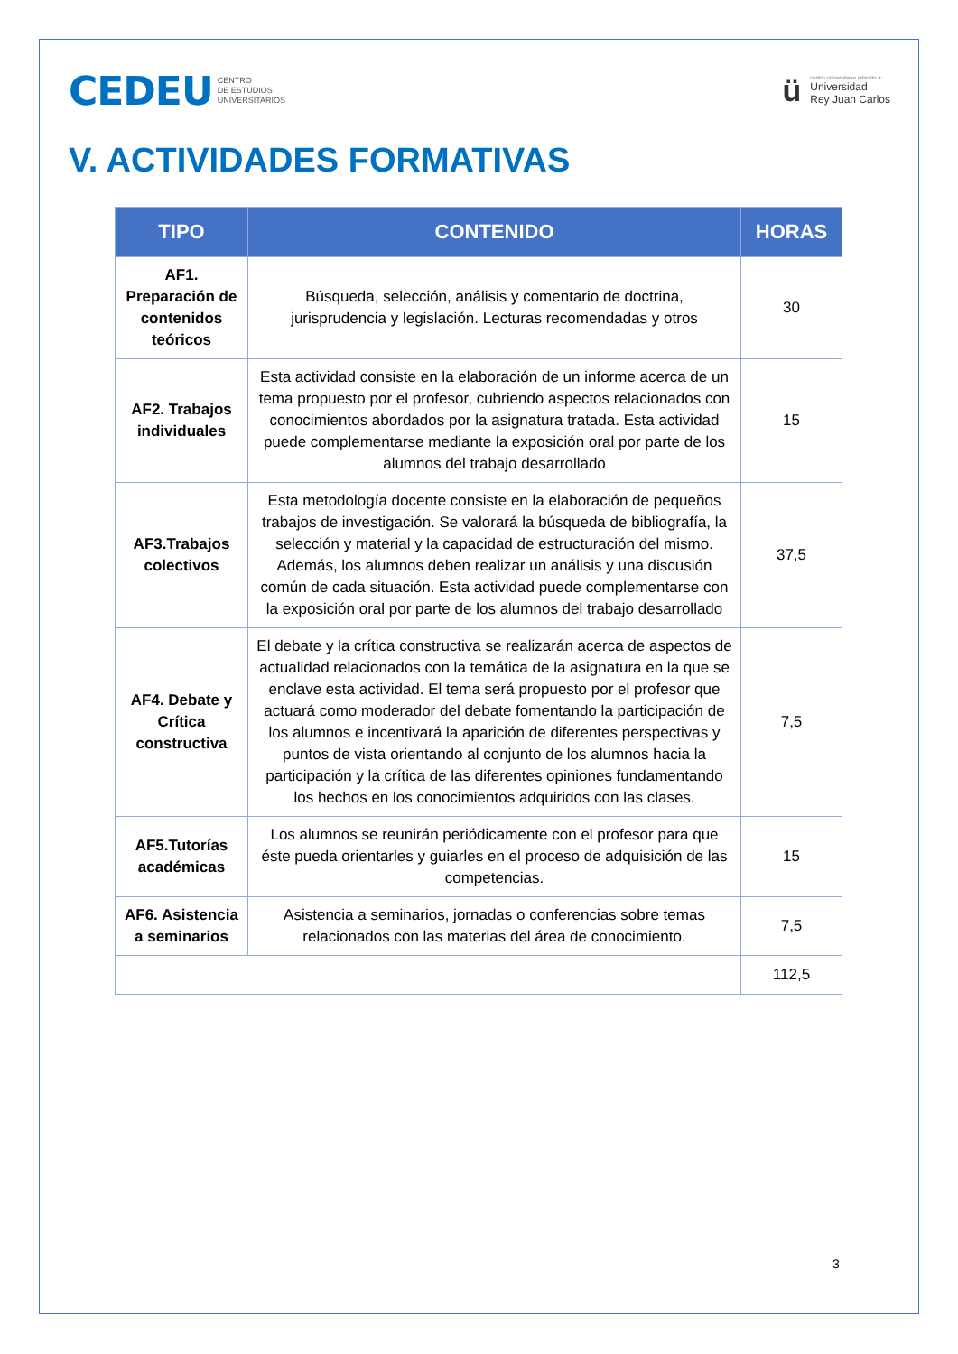CEDEU CENTRO
DE ESTUDIOS
UNIVERSITARIOS
ü
centro universitario adscrito a:
Universidad
Rey Juan Carlos
V. ACTIVIDADES FORMATIVAS
| TIPO | CONTENIDO | HORAS |
| --- | --- | --- |
| AF1. Preparación de contenidos teóricos | Búsqueda, selección, análisis y comentario de doctrina, jurisprudencia y legislación. Lecturas recomendadas y otros | 30 |
| AF2. Trabajos individuales | Esta actividad consiste en la elaboración de un informe acerca de un tema propuesto por el profesor, cubriendo aspectos relacionados con conocimientos abordados por la asignatura tratada. Esta actividad puede complementarse mediante la exposición oral por parte de los alumnos del trabajo desarrollado | 15 |
| AF3.Trabajos colectivos | Esta metodología docente consiste en la elaboración de pequeños trabajos de investigación. Se valorará la búsqueda de bibliografía, la selección y material y la capacidad de estructuración del mismo. Además, los alumnos deben realizar un análisis y una discusión común de cada situación. Esta actividad puede complementarse con la exposición oral por parte de los alumnos del trabajo desarrollado | 37,5 |
| AF4. Debate y Crítica constructiva | El debate y la crítica constructiva se realizarán acerca de aspectos de actualidad relacionados con la temática de la asignatura en la que se enclave esta actividad. El tema será propuesto por el profesor que actuará como moderador del debate fomentando la participación de los alumnos e incentivará la aparición de diferentes perspectivas y puntos de vista orientando al conjunto de los alumnos hacia la participación y la crítica de las diferentes opiniones fundamentando los hechos en los conocimientos adquiridos con las clases. | 7,5 |
| AF5.Tutorías académicas | Los alumnos se reunirán periódicamente con el profesor para que éste pueda orientarles y guiarles en el proceso de adquisición de las competencias. | 15 |
| AF6. Asistencia a seminarios | Asistencia a seminarios, jornadas o conferencias sobre temas relacionados con las materias del área de conocimiento. | 7,5 |
| | | 112,5 |
3